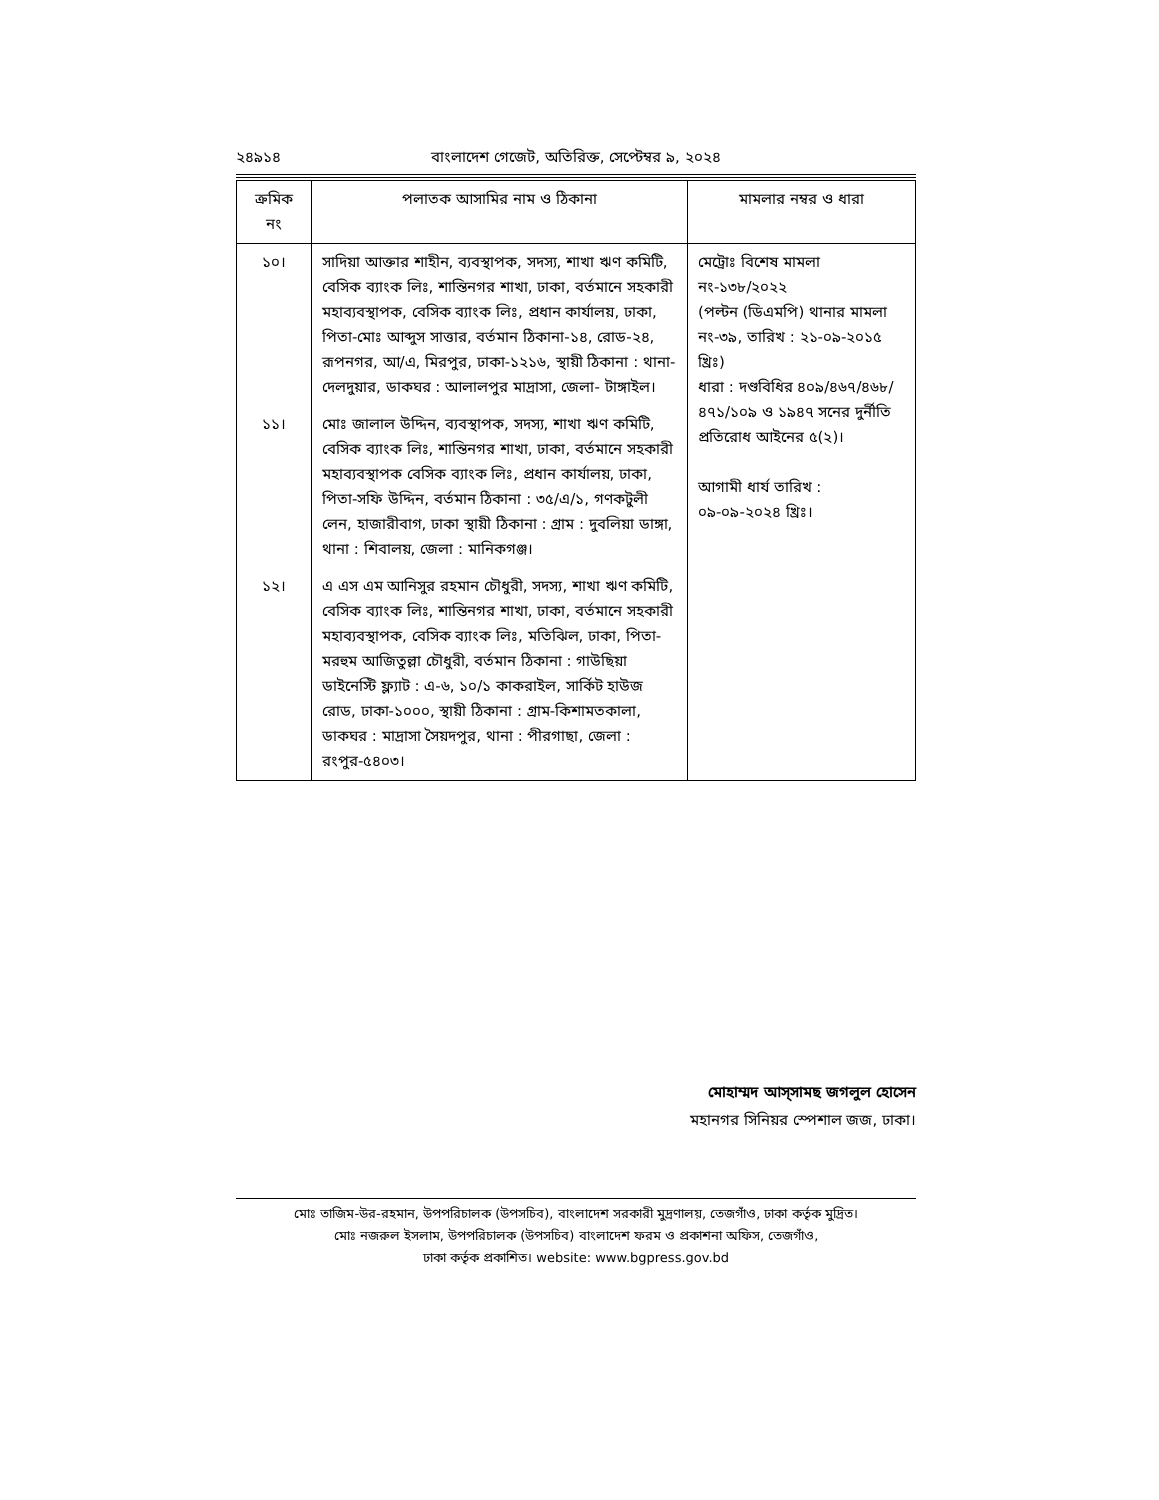২৪৯১৪ বাংলাদেশ গেজেট, অতিরিক্ত, সেপ্টেম্বর ৯, ২০২৪
| ক্রমিক নং | পলাতক আসামির নাম ও ঠিকানা | মামলার নম্বর ও ধারা |
| --- | --- | --- |
| ১০। | সাদিয়া আক্তার শাহীন, ব্যবস্থাপক, সদস্য, শাখা ঋণ কমিটি, বেসিক ব্যাংক লিঃ, শান্তিনগর শাখা, ঢাকা, বর্তমানে সহকারী মহাব্যবস্থাপক, বেসিক ব্যাংক লিঃ, প্রধান কার্যালয়, ঢাকা, পিতা-মোঃ আব্দুস সাত্তার, বর্তমান ঠিকানা-১৪, রোড-২৪, রূপনগর, আ/এ, মিরপুর, ঢাকা-১২১৬, স্থায়ী ঠিকানা : থানা-দেলদুয়ার, ডাকঘর : আলালপুর মাদ্রাসা, জেলা- টাঙ্গাইল। | মেট্রোঃ বিশেষ মামলা নং-১৩৮/২০২২ (পল্টন (ডিএমপি) থানার মামলা নং-৩৯, তারিখ : ২১-০৯-২০১৫ খ্রিঃ) ধারা : দণ্ডবিধির ৪০৯/৪৬৭/৪৬৮/ ৪৭১/১০৯ ও ১৯৪৭ সনের দুর্নীতি প্রতিরোধ আইনের ৫(২)। আগামী ধার্য তারিখ : ০৯-০৯-২০২৪ খ্রিঃ। |
| ১১। | মোঃ জালাল উদ্দিন, ব্যবস্থাপক, সদস্য, শাখা ঋণ কমিটি, বেসিক ব্যাংক লিঃ, শান্তিনগর শাখা, ঢাকা, বর্তমানে সহকারী মহাব্যবস্থাপক বেসিক ব্যাংক লিঃ, প্রধান কার্যালয়, ঢাকা, পিতা-সফি উদ্দিন, বর্তমান ঠিকানা : ৩৫/এ/১, গণকটুলী লেন, হাজারীবাগ, ঢাকা স্থায়ী ঠিকানা : গ্রাম : দুবলিয়া ডাঙ্গা, থানা : শিবালয়, জেলা : মানিকগঞ্জ। | |
| ১২। | এ এস এম আনিসুর রহমান চৌধুরী, সদস্য, শাখা ঋণ কমিটি, বেসিক ব্যাংক লিঃ, শান্তিনগর শাখা, ঢাকা, বর্তমানে সহকারী মহাব্যবস্থাপক, বেসিক ব্যাংক লিঃ, মতিঝিল, ঢাকা, পিতা-মরহুম আজিতুল্লা চৌধুরী, বর্তমান ঠিকানা : গাউছিয়া ডাইনেস্টি ফ্ল্যাট : এ-৬, ১০/১ কাকরাইল, সার্কিট হাউজ রোড, ঢাকা-১০০০, স্থায়ী ঠিকানা : গ্রাম-কিশামতকালা, ডাকঘর : মাদ্রাসা সৈয়দপুর, থানা : পীরগাছা, জেলা : রংপুর-৫৪০৩। | |
মোহাম্মদ আস্‌সামছ জগলুল হোসেন
মহানগর সিনিয়র স্পেশাল জজ, ঢাকা।
মোঃ তাজিম-উর-রহমান, উপপরিচালক (উপসচিব), বাংলাদেশ সরকারী মুদ্রণালয়, তেজগাঁও, ঢাকা কর্তৃক মুদ্রিত।
মোঃ নজরুল ইসলাম, উপপরিচালক (উপসচিব) বাংলাদেশ ফরম ও প্রকাশনা অফিস, তেজগাঁও,
ঢাকা কর্তৃক প্রকাশিত। website: www.bgpress.gov.bd